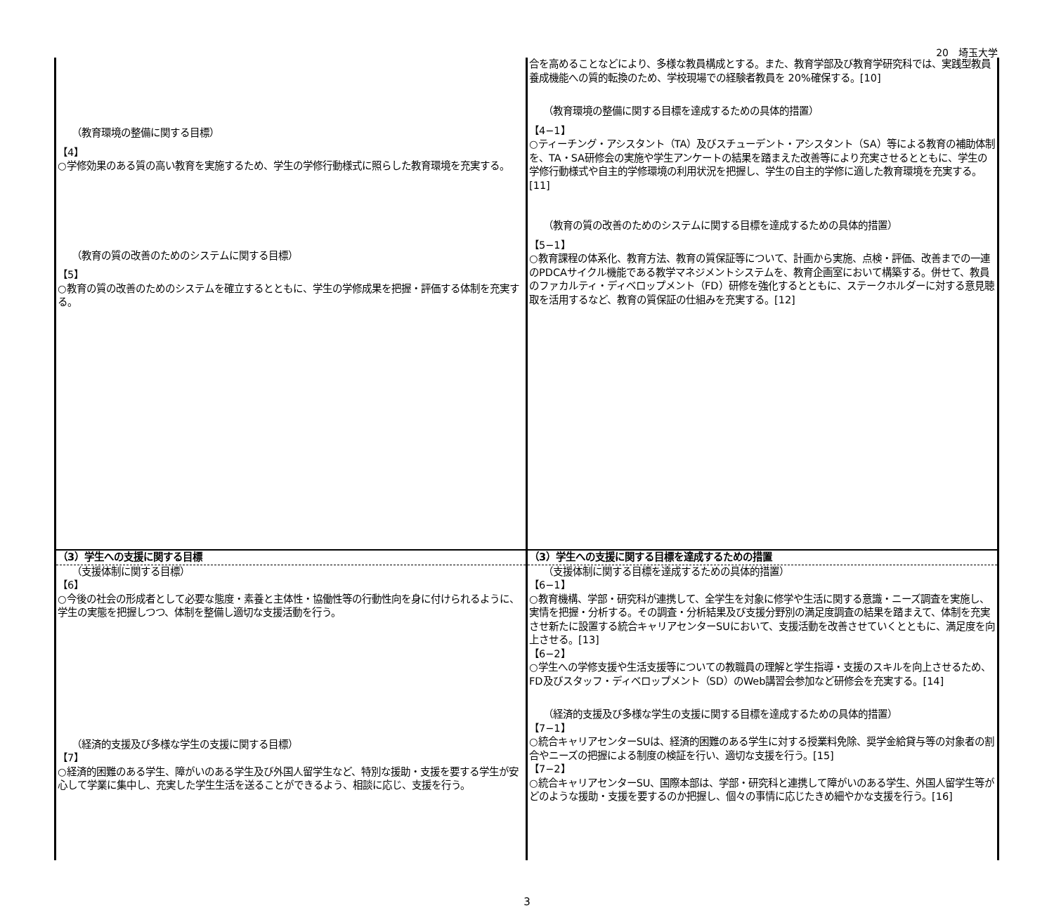20　埼玉大学
| （教育環境の整備に関する目標） 【4】 ○学修効果のある質の高い教育を実施するため、学生の学修行動様式に照らした教育環境を充実する。 （教育の質の改善のためのシステムに関する目標） 【5】 ○教育の質の改善のためのシステムを確立するとともに、学生の学修成果を把握・評価する体制を充実する。 | 合を高めることなどにより、多様な教員構成とする。また、教育学部及び教育学研究科では、実践型教員養成機能への質的転換のため、学校現場での経験者教員を 20%確保する。[10] （教育環境の整備に関する目標を達成するための具体的措置） 【4−1】 ○ティーチング・アシスタント（TA）及びスチューデント・アシスタント（SA）等による教育の補助体制を、TA・SA研修会の実施や学生アンケートの結果を踏まえた改善等により充実させるとともに、学生の学修行動様式や自主的学修環境の利用状況を把握し、学生の自主的学修に適した教育環境を充実する。[11] （教育の質の改善のためのシステムに関する目標を達成するための具体的措置） 【5−1】 ○教育課程の体系化、教育方法、教育の質保証等について、計画から実施、点検・評価、改善までの一連のPDCAサイクル機能である教学マネジメントシステムを、教育企画室において構築する。併せて、教員のファカルティ・ディベロップメント（FD）研修を強化するとともに、ステークホルダーに対する意見聴取を活用するなど、教育の質保証の仕組みを充実する。[12] |
| （3）学生への支援に関する目標 | （3）学生への支援に関する目標を達成するための措置 |
| （支援体制に関する目標） 【6】 ○今後の社会の形成者として必要な態度・素養と主体性・協働性等の行動性向を身に付けられるように、学生の実態を把握しつつ、体制を整備し適切な支援活動を行う。 （経済的支援及び多様な学生の支援に関する目標） 【7】 ○経済的困難のある学生、障がいのある学生及び外国人留学生など、特別な援助・支援を要する学生が安心して学業に集中し、充実した学生生活を送ることができるよう、相談に応じ、支援を行う。 | （支援体制に関する目標を達成するための具体的措置） 【6−1】 ○教育機構、学部・研究科が連携して、全学生を対象に修学や生活に関する意識・ニーズ調査を実施し、実情を把握・分析する。その調査・分析結果及び支援分野別の満足度調査の結果を踏まえて、体制を充実させ新たに設置する統合キャリアセンターSUにおいて、支援活動を改善させていくとともに、満足度を向上させる。[13] 【6−2】 ○学生への学修支援や生活支援等についての教職員の理解と学生指導・支援のスキルを向上させるため、FD及びスタッフ・ディベロップメント（SD）のWeb講習会参加など研修会を充実する。[14] （経済的支援及び多様な学生の支援に関する目標を達成するための具体的措置） 【7−1】 ○統合キャリアセンターSUは、経済的困難のある学生に対する授業料免除、奨学金給貸与等の対象者の割合やニーズの把握による制度の検証を行い、適切な支援を行う。[15] 【7−2】 ○統合キャリアセンターSU、国際本部は、学部・研究科と連携して障がいのある学生、外国人留学生等がどのような援助・支援を要するのか把握し、個々の事情に応じたきめ細やかな支援を行う。[16] |
3